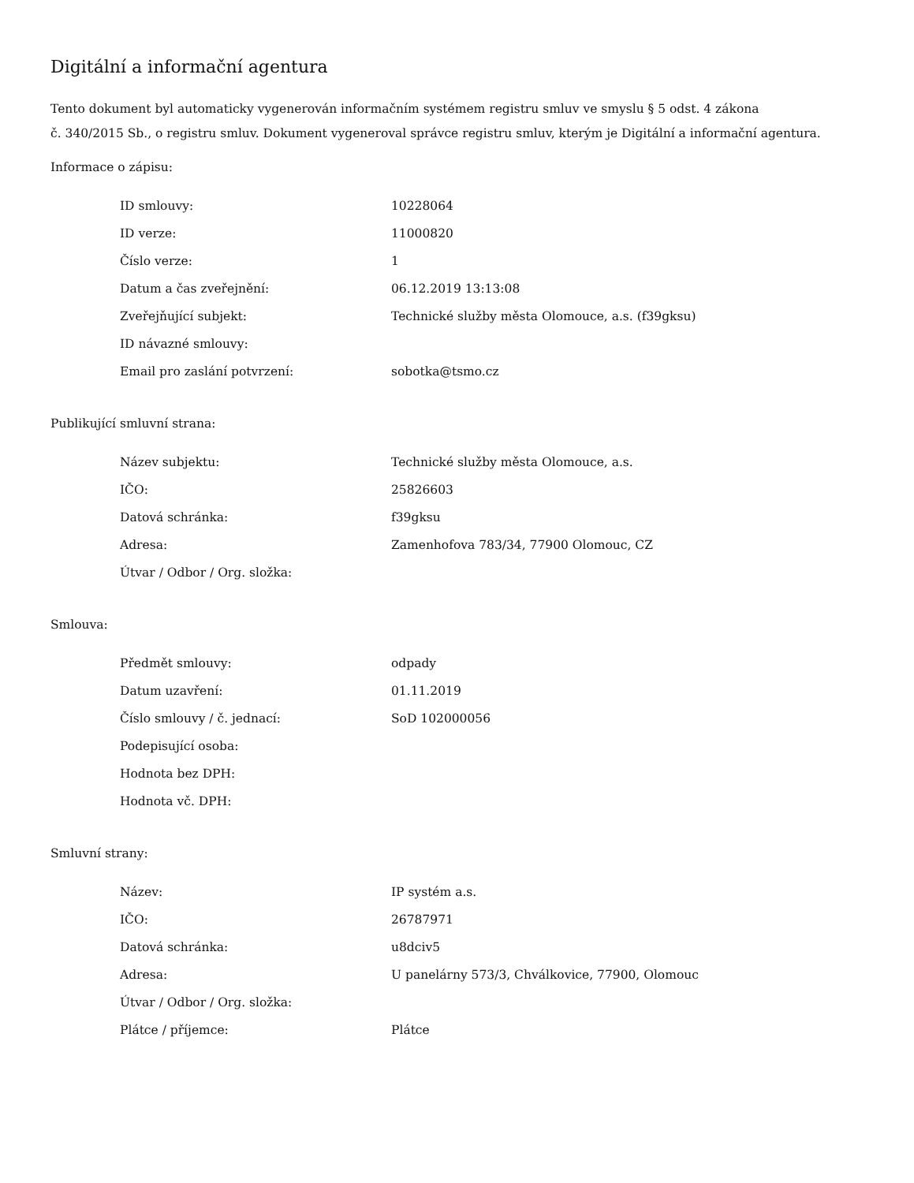Digitální a informační agentura
Tento dokument byl automaticky vygenerován informačním systémem registru smluv ve smyslu § 5 odst. 4 zákona
č. 340/2015 Sb., o registru smluv. Dokument vygeneroval správce registru smluv, kterým je Digitální a informační agentura.
Informace o zápisu:
| ID smlouvy: | 10228064 |
| ID verze: | 11000820 |
| Číslo verze: | 1 |
| Datum a čas zveřejnění: | 06.12.2019 13:13:08 |
| Zveřejňující subjekt: | Technické služby města Olomouce, a.s. (f39gksu) |
| ID návazné smlouvy: | |
| Email pro zaslání potvrzení: | sobotka@tsmo.cz |
Publikující smluvní strana:
| Název subjektu: | Technické služby města Olomouce, a.s. |
| IČO: | 25826603 |
| Datová schránka: | f39gksu |
| Adresa: | Zamenhofova 783/34, 77900 Olomouc, CZ |
| Útvar / Odbor / Org. složka: | |
Smlouva:
| Předmět smlouvy: | odpady |
| Datum uzavření: | 01.11.2019 |
| Číslo smlouvy / č. jednací: | SoD 102000056 |
| Podepisující osoba: | |
| Hodnota bez DPH: | |
| Hodnota vč. DPH: | |
Smluvní strany:
| Název: | IP systém a.s. |
| IČO: | 26787971 |
| Datová schránka: | u8dciv5 |
| Adresa: | U panelárny 573/3, Chválkovice, 77900, Olomouc |
| Útvar / Odbor / Org. složka: | |
| Plátce / příjemce: | Plátce |